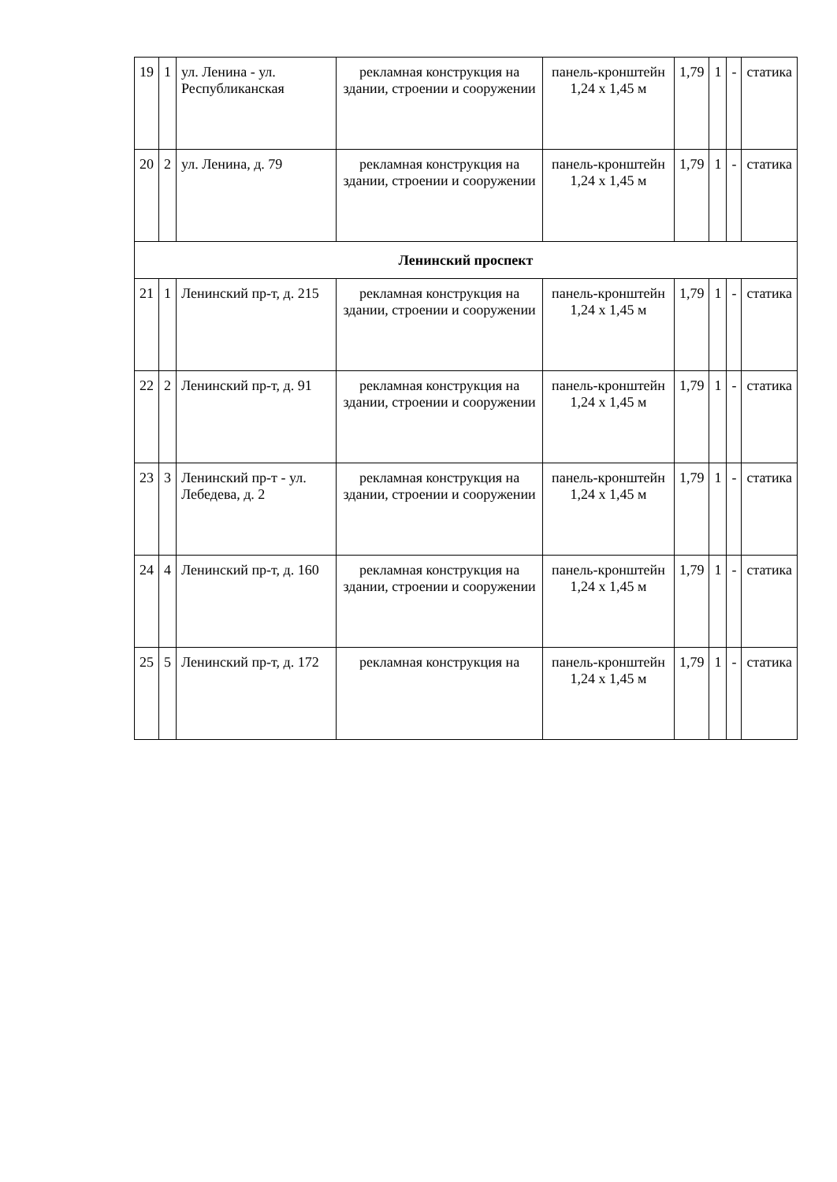| 19 | 1 | ул. Ленина - ул. Республиканская | рекламная конструкция на здании, строении и сооружении | панель-кронштейн 1,24 х 1,45 м | 1,79 | 1 | - | статика |
| 20 | 2 | ул. Ленина, д. 79 | рекламная конструкция на здании, строении и сооружении | панель-кронштейн 1,24 х 1,45 м | 1,79 | 1 | - | статика |
| Ленинский проспект | | | | | | | | |
| 21 | 1 | Ленинский пр-т, д. 215 | рекламная конструкция на здании, строении и сооружении | панель-кронштейн 1,24 х 1,45 м | 1,79 | 1 | - | статика |
| 22 | 2 | Ленинский пр-т, д. 91 | рекламная конструкция на здании, строении и сооружении | панель-кронштейн 1,24 х 1,45 м | 1,79 | 1 | - | статика |
| 23 | 3 | Ленинский пр-т - ул. Лебедева, д. 2 | рекламная конструкция на здании, строении и сооружении | панель-кронштейн 1,24 х 1,45 м | 1,79 | 1 | - | статика |
| 24 | 4 | Ленинский пр-т, д. 160 | рекламная конструкция на здании, строении и сооружении | панель-кронштейн 1,24 х 1,45 м | 1,79 | 1 | - | статика |
| 25 | 5 | Ленинский пр-т, д. 172 | рекламная конструкция на | панель-кронштейн 1,24 х 1,45 м | 1,79 | 1 | - | статика |